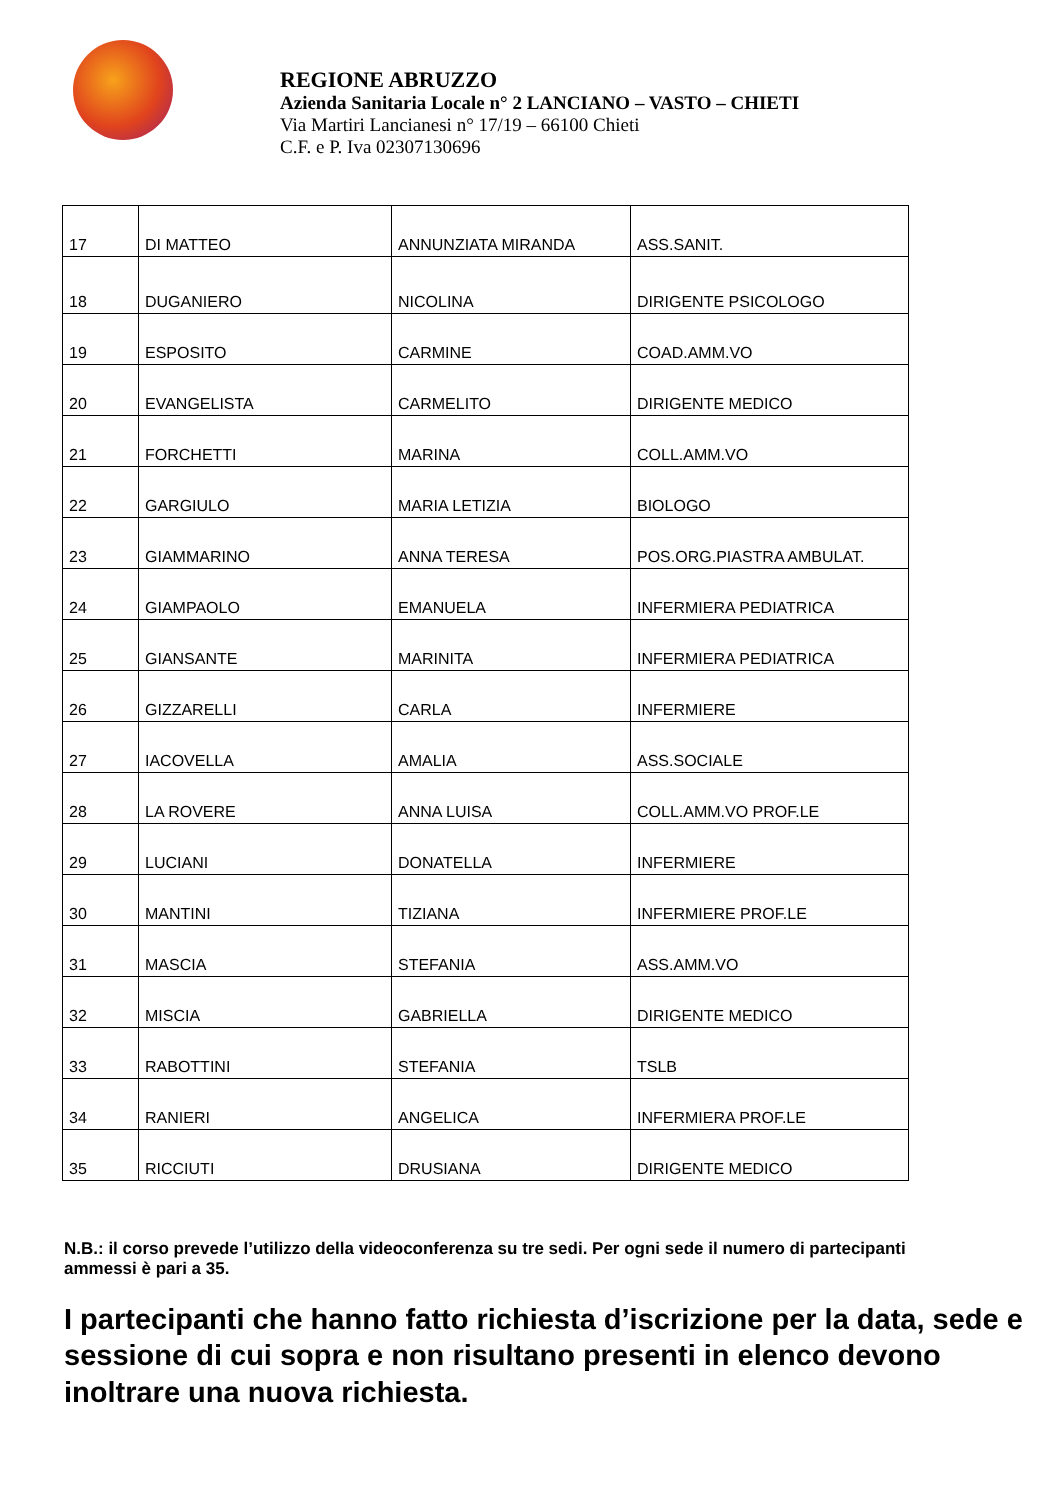REGIONE ABRUZZO
Azienda Sanitaria Locale n° 2 LANCIANO – VASTO – CHIETI
Via Martiri Lancianesi n° 17/19 – 66100 Chieti
C.F. e P. Iva 02307130696
| 17 | DI MATTEO | ANNUNZIATA MIRANDA | ASS.SANIT. |
| 18 | DUGANIERO | NICOLINA | DIRIGENTE PSICOLOGO |
| 19 | ESPOSITO | CARMINE | COAD.AMM.VO |
| 20 | EVANGELISTA | CARMELITO | DIRIGENTE MEDICO |
| 21 | FORCHETTI | MARINA | COLL.AMM.VO |
| 22 | GARGIULO | MARIA LETIZIA | BIOLOGO |
| 23 | GIAMMARINO | ANNA TERESA | POS.ORG.PIASTRA AMBULAT. |
| 24 | GIAMPAOLO | EMANUELA | INFERMIERA PEDIATRICA |
| 25 | GIANSANTE | MARINITA | INFERMIERA PEDIATRICA |
| 26 | GIZZARELLI | CARLA | INFERMIERE |
| 27 | IACOVELLA | AMALIA | ASS.SOCIALE |
| 28 | LA ROVERE | ANNA LUISA | COLL.AMM.VO PROF.LE |
| 29 | LUCIANI | DONATELLA | INFERMIERE |
| 30 | MANTINI | TIZIANA | INFERMIERE PROF.LE |
| 31 | MASCIA | STEFANIA | ASS.AMM.VO |
| 32 | MISCIA | GABRIELLA | DIRIGENTE MEDICO |
| 33 | RABOTTINI | STEFANIA | TSLB |
| 34 | RANIERI | ANGELICA | INFERMIERA PROF.LE |
| 35 | RICCIUTI | DRUSIANA | DIRIGENTE MEDICO |
N.B.: il corso prevede l’utilizzo della videoconferenza su tre sedi. Per ogni sede il numero di partecipanti ammessi è pari a 35.
I partecipanti che hanno fatto richiesta d’iscrizione per la data, sede e sessione di cui sopra e non risultano presenti in elenco devono inoltrare una nuova richiesta.